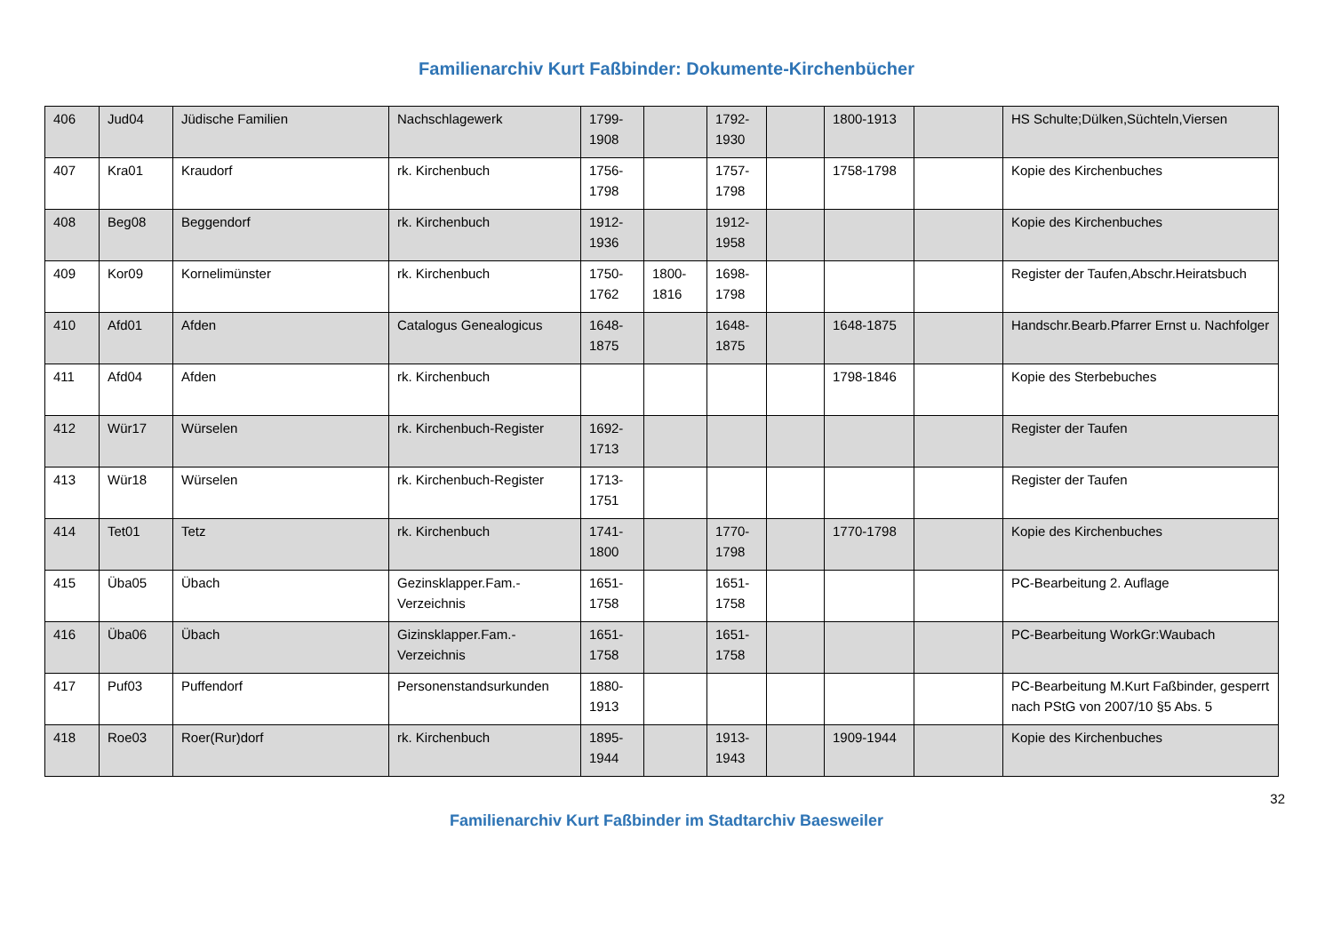Familienarchiv Kurt Faßbinder: Dokumente-Kirchenbücher
| 406 | Jud04 | Jüdische Familien | Nachschlagewerk | 1799-1908 | | 1792-1930 | | 1800-1913 | | HS Schulte;Dülken,Süchteln,Viersen |
| 407 | Kra01 | Kraudorf | rk. Kirchenbuch | 1756-1798 | | 1757-1798 | | 1758-1798 | | Kopie des Kirchenbuches |
| 408 | Beg08 | Beggendorf | rk. Kirchenbuch | 1912-1936 | | 1912-1958 | | | | Kopie des Kirchenbuches |
| 409 | Kor09 | Kornelimünster | rk. Kirchenbuch | 1750-1762 | 1800-1816 | 1698-1798 | | | | Register der Taufen,Abschr.Heiratsbuch |
| 410 | Afd01 | Afden | Catalogus Genealogicus | 1648-1875 | | 1648-1875 | | 1648-1875 | | Handschr.Bearb.Pfarrer Ernst u. Nachfolger |
| 411 | Afd04 | Afden | rk. Kirchenbuch | | | | | 1798-1846 | | Kopie des Sterbebuches |
| 412 | Wür17 | Würselen | rk. Kirchenbuch-Register | 1692-1713 | | | | | | Register der Taufen |
| 413 | Wür18 | Würselen | rk. Kirchenbuch-Register | 1713-1751 | | | | | | Register der Taufen |
| 414 | Tet01 | Tetz | rk. Kirchenbuch | 1741-1800 | | 1770-1798 | | 1770-1798 | | Kopie des Kirchenbuches |
| 415 | Üba05 | Übach | Gezinsklapper.Fam.-Verzeichnis | 1651-1758 | | 1651-1758 | | | | PC-Bearbeitung 2. Auflage |
| 416 | Üba06 | Übach | Gizinsklapper.Fam.-Verzeichnis | 1651-1758 | | 1651-1758 | | | | PC-Bearbeitung WorkGr:Waubach |
| 417 | Puf03 | Puffendorf | Personenstandsurkunden | 1880-1913 | | | | | | PC-Bearbeitung M.Kurt Faßbinder, gesperrt nach PStG von 2007/10 §5 Abs. 5 |
| 418 | Roe03 | Roer(Rur)dorf | rk. Kirchenbuch | 1895-1944 | | 1913-1943 | | 1909-1944 | | Kopie des Kirchenbuches |
32
Familienarchiv Kurt Faßbinder im Stadtarchiv Baesweiler